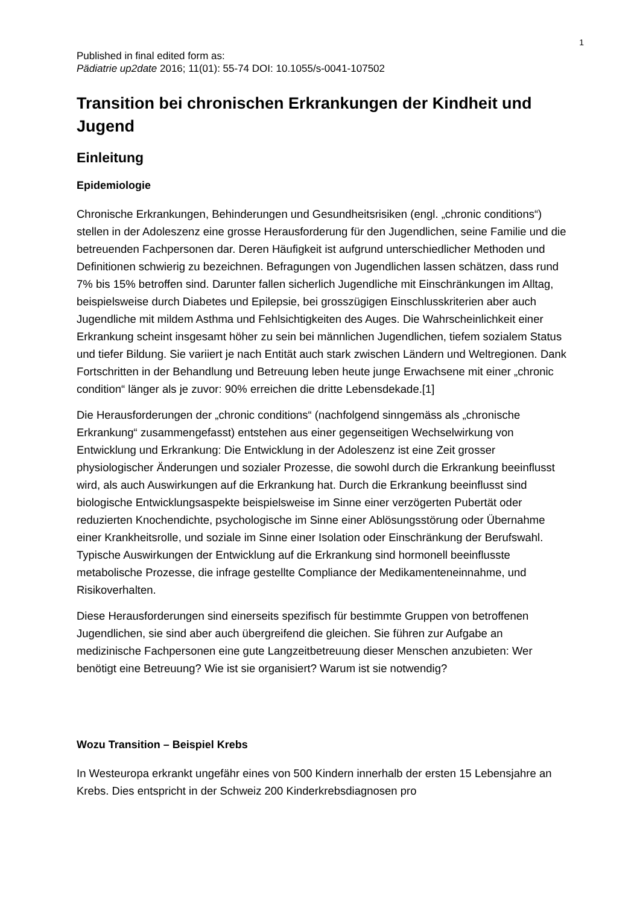1
Published in final edited form as:
Pädiatrie up2date 2016; 11(01): 55-74 DOI: 10.1055/s-0041-107502
Transition bei chronischen Erkrankungen der Kindheit und Jugend
Einleitung
Epidemiologie
Chronische Erkrankungen, Behinderungen und Gesundheitsrisiken (engl. „chronic conditions“) stellen in der Adoleszenz eine grosse Herausforderung für den Jugendlichen, seine Familie und die betreuenden Fachpersonen dar. Deren Häufigkeit ist aufgrund unterschiedlicher Methoden und Definitionen schwierig zu bezeichnen. Befragungen von Jugendlichen lassen schätzen, dass rund 7% bis 15% betroffen sind. Darunter fallen sicherlich Jugendliche mit Einschränkungen im Alltag, beispielsweise durch Diabetes und Epilepsie, bei grosszügigen Einschlusskriterien aber auch Jugendliche mit mildem Asthma und Fehlsichtigkeiten des Auges. Die Wahrscheinlichkeit einer Erkrankung scheint insgesamt höher zu sein bei männlichen Jugendlichen, tiefem sozialem Status und tiefer Bildung. Sie variiert je nach Entität auch stark zwischen Ländern und Weltregionen. Dank Fortschritten in der Behandlung und Betreuung leben heute junge Erwachsene mit einer „chronic condition“ länger als je zuvor: 90% erreichen die dritte Lebensdekade.[1]
Die Herausforderungen der „chronic conditions“ (nachfolgend sinngemäss als „chronische Erkrankung“ zusammengefasst) entstehen aus einer gegenseitigen Wechselwirkung von Entwicklung und Erkrankung: Die Entwicklung in der Adoleszenz ist eine Zeit grosser physiologischer Änderungen und sozialer Prozesse, die sowohl durch die Erkrankung beeinflusst wird, als auch Auswirkungen auf die Erkrankung hat. Durch die Erkrankung beeinflusst sind biologische Entwicklungsaspekte beispielsweise im Sinne einer verzögerten Pubertät oder reduzierten Knochendichte, psychologische im Sinne einer Ablösungsstörung oder Übernahme einer Krankheitsrolle, und soziale im Sinne einer Isolation oder Einschränkung der Berufswahl. Typische Auswirkungen der Entwicklung auf die Erkrankung sind hormonell beeinflusste metabolische Prozesse, die infrage gestellte Compliance der Medikamenteneinnahme, und Risikoverhalten.
Diese Herausforderungen sind einerseits spezifisch für bestimmte Gruppen von betroffenen Jugendlichen, sie sind aber auch übergreifend die gleichen. Sie führen zur Aufgabe an medizinische Fachpersonen eine gute Langzeitbetreuung dieser Menschen anzubieten: Wer benötigt eine Betreuung? Wie ist sie organisiert? Warum ist sie notwendig?
Wozu Transition – Beispiel Krebs
In Westeuropa erkrankt ungefähr eines von 500 Kindern innerhalb der ersten 15 Lebensjahre an Krebs. Dies entspricht in der Schweiz 200 Kinderkrebsdiagnosen pro